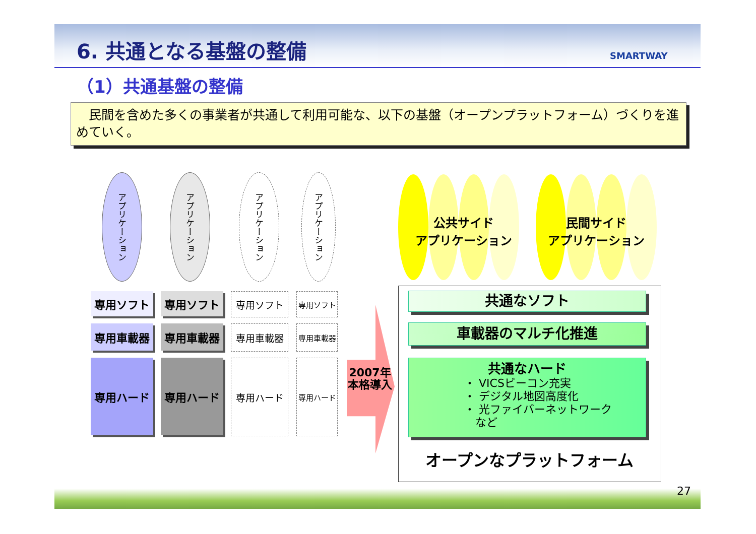6. 共通となる基盤の整備 SMARTWAY
（1）共通基盤の整備
　民間を含めた多くの事業者が共通して利用可能な、以下の基盤（オープンプラットフォーム）づくりを進めていく。
アプリケーション
アプリケーション
アプリケーション
アプリケーション
専用ソフト 専用ソフト 専用ソフト 専用ソフト
専用車載器 専用車載器 専用車載器 専用車載器
専用ハード 専用ハード 専用ハード 専用ハード
2007年
本格導入
公共サイド
アプリケーション
民間サイド
アプリケーション
共通なソフト
車載器のマルチ化推進
共通なハード
・ VICSビーコン充実
・ デジタル地図高度化
・ 光ファイバーネットワーク
　など
オープンなプラットフォーム
27